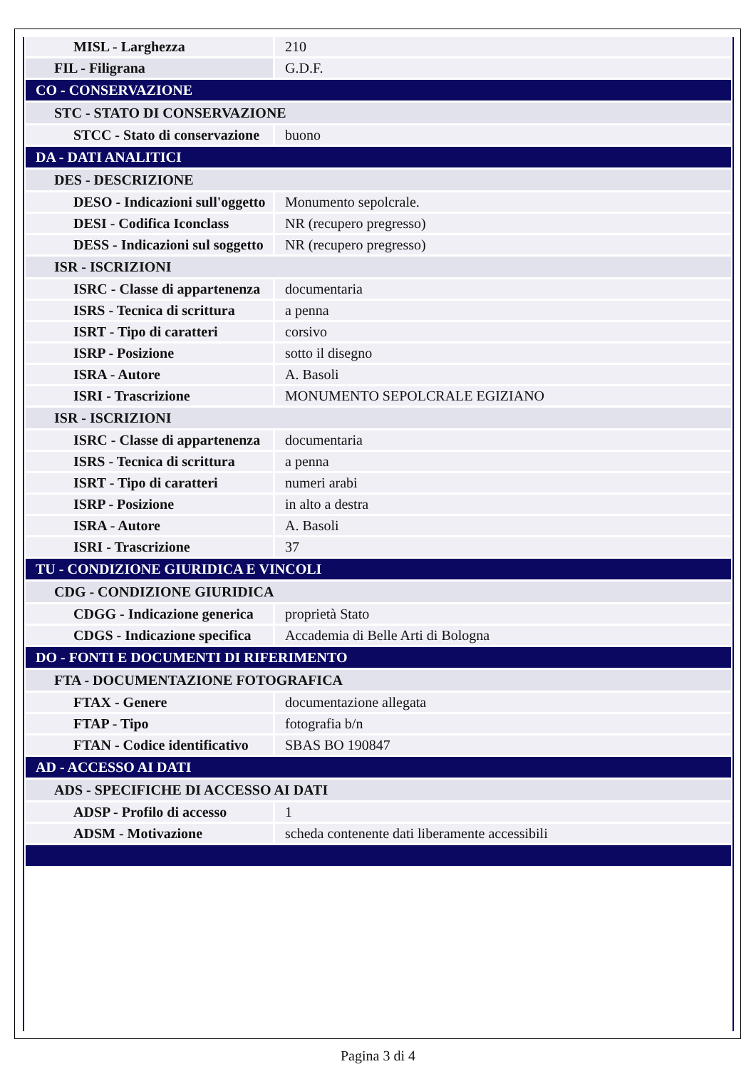| MISL - Larghezza | 210 |
| FIL - Filigrana | G.D.F. |
| CO - CONSERVAZIONE | |
| STC - STATO DI CONSERVAZIONE | |
| STCC - Stato di conservazione | buono |
| DA - DATI ANALITICI | |
| DES - DESCRIZIONE | |
| DESO - Indicazioni sull'oggetto | Monumento sepolcrale. |
| DESI - Codifica Iconclass | NR (recupero pregresso) |
| DESS - Indicazioni sul soggetto | NR (recupero pregresso) |
| ISR - ISCRIZIONI | |
| ISRC - Classe di appartenenza | documentaria |
| ISRS - Tecnica di scrittura | a penna |
| ISRT - Tipo di caratteri | corsivo |
| ISRP - Posizione | sotto il disegno |
| ISRA - Autore | A. Basoli |
| ISRI - Trascrizione | MONUMENTO SEPOLCRALE EGIZIANO |
| ISR - ISCRIZIONI | |
| ISRC - Classe di appartenenza | documentaria |
| ISRS - Tecnica di scrittura | a penna |
| ISRT - Tipo di caratteri | numeri arabi |
| ISRP - Posizione | in alto a destra |
| ISRA - Autore | A. Basoli |
| ISRI - Trascrizione | 37 |
| TU - CONDIZIONE GIURIDICA E VINCOLI | |
| CDG - CONDIZIONE GIURIDICA | |
| CDGG - Indicazione generica | proprietà Stato |
| CDGS - Indicazione specifica | Accademia di Belle Arti di Bologna |
| DO - FONTI E DOCUMENTI DI RIFERIMENTO | |
| FTA - DOCUMENTAZIONE FOTOGRAFICA | |
| FTAX - Genere | documentazione allegata |
| FTAP - Tipo | fotografia b/n |
| FTAN - Codice identificativo | SBAS BO 190847 |
| AD - ACCESSO AI DATI | |
| ADS - SPECIFICHE DI ACCESSO AI DATI | |
| ADSP - Profilo di accesso | 1 |
| ADSM - Motivazione | scheda contenente dati liberamente accessibili |
Pagina 3 di 4